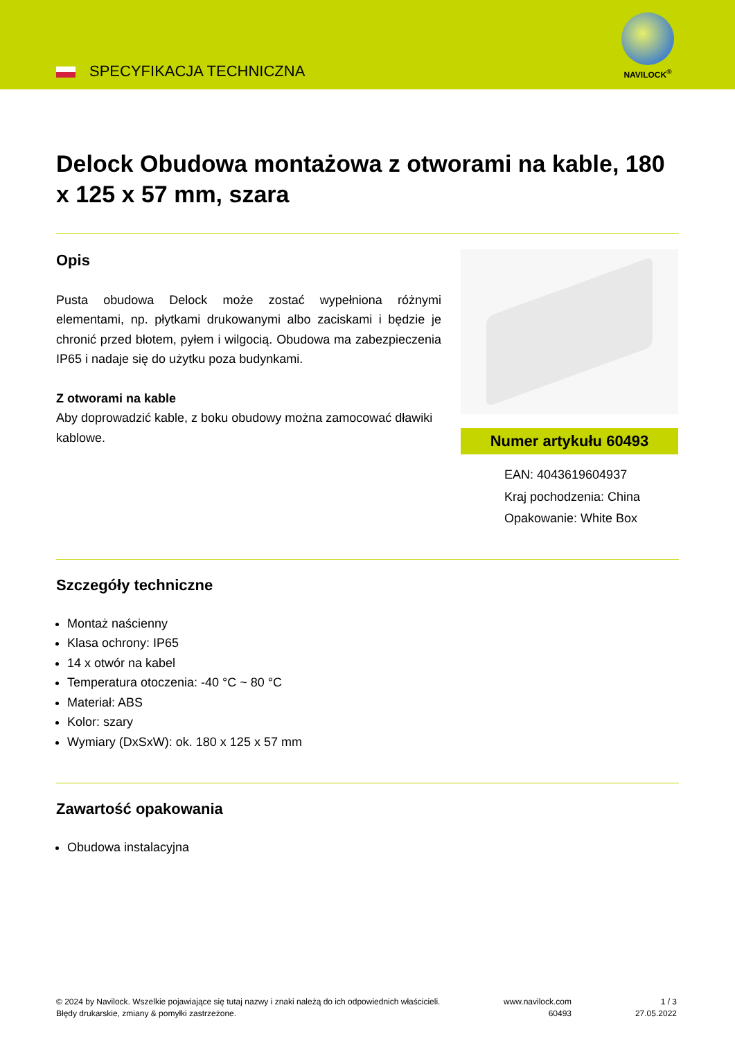SPECYFIKACJA TECHNICZNA
NAVILOCK<sup>®</sup>
Delock Obudowa montażowa z otworami na kable, 180 x 125 x 57 mm, szara
Opis
Pusta obudowa Delock może zostać wypełniona różnymi elementami, np. płytkami drukowanymi albo zaciskami i będzie je chronić przed błotem, pyłem i wilgocią. Obudowa ma zabezpieczenia IP65 i nadaje się do użytku poza budynkami.
Z otworami na kable
Aby doprowadzić kable, z boku obudowy można zamocować dławiki kablowe.
Numer artykułu 60493
EAN: 4043619604937
Kraj pochodzenia: China
Opakowanie: White Box
Szczegóły techniczne
Montaż naścienny
Klasa ochrony: IP65
14 x otwór na kabel
Temperatura otoczenia: -40 °C ~ 80 °C
Materiał: ABS
Kolor: szary
Wymiary (DxSxW): ok. 180 x 125 x 57 mm
Zawartość opakowania
Obudowa instalacyjna
© 2024 by Navilock. Wszelkie pojawiające się tutaj nazwy i znaki należą do ich odpowiednich właścicieli. Błędy drukarskie, zmiany & pomyłki zastrzeżone.
www.navilock.com
60493
1 / 3
27.05.2022